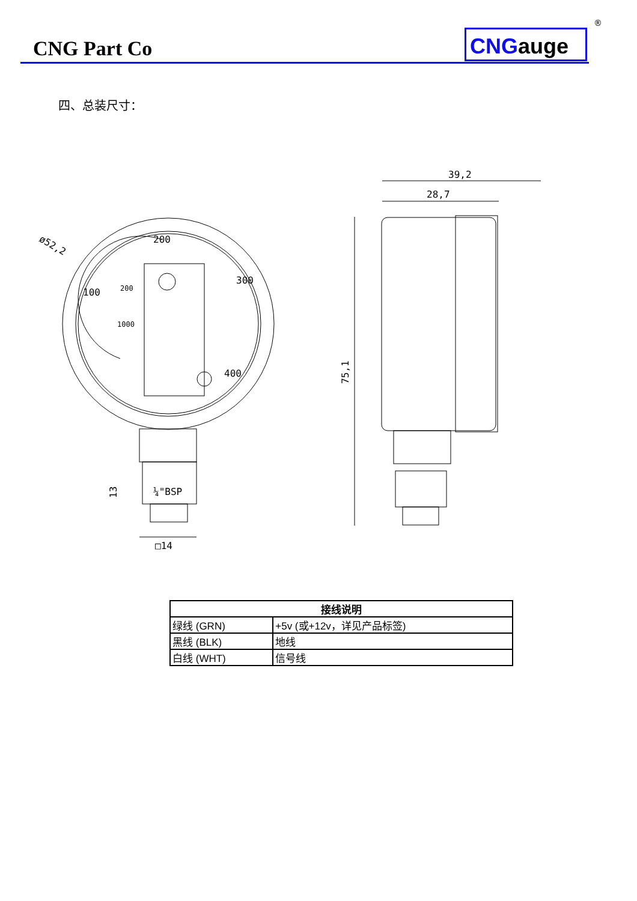CNG Part Co CNGauge
®
四、总装尺寸：
ø52,2
200
300
400
100
200
1000
13
¼"BSP
□14
39,2
28,7
75,1
| 接线说明 | |
| --- | --- |
| 绿线 (GRN) | +5v (或+12v，详见产品标签) |
| 黑线 (BLK) | 地线 |
| 白线 (WHT) | 信号线 |